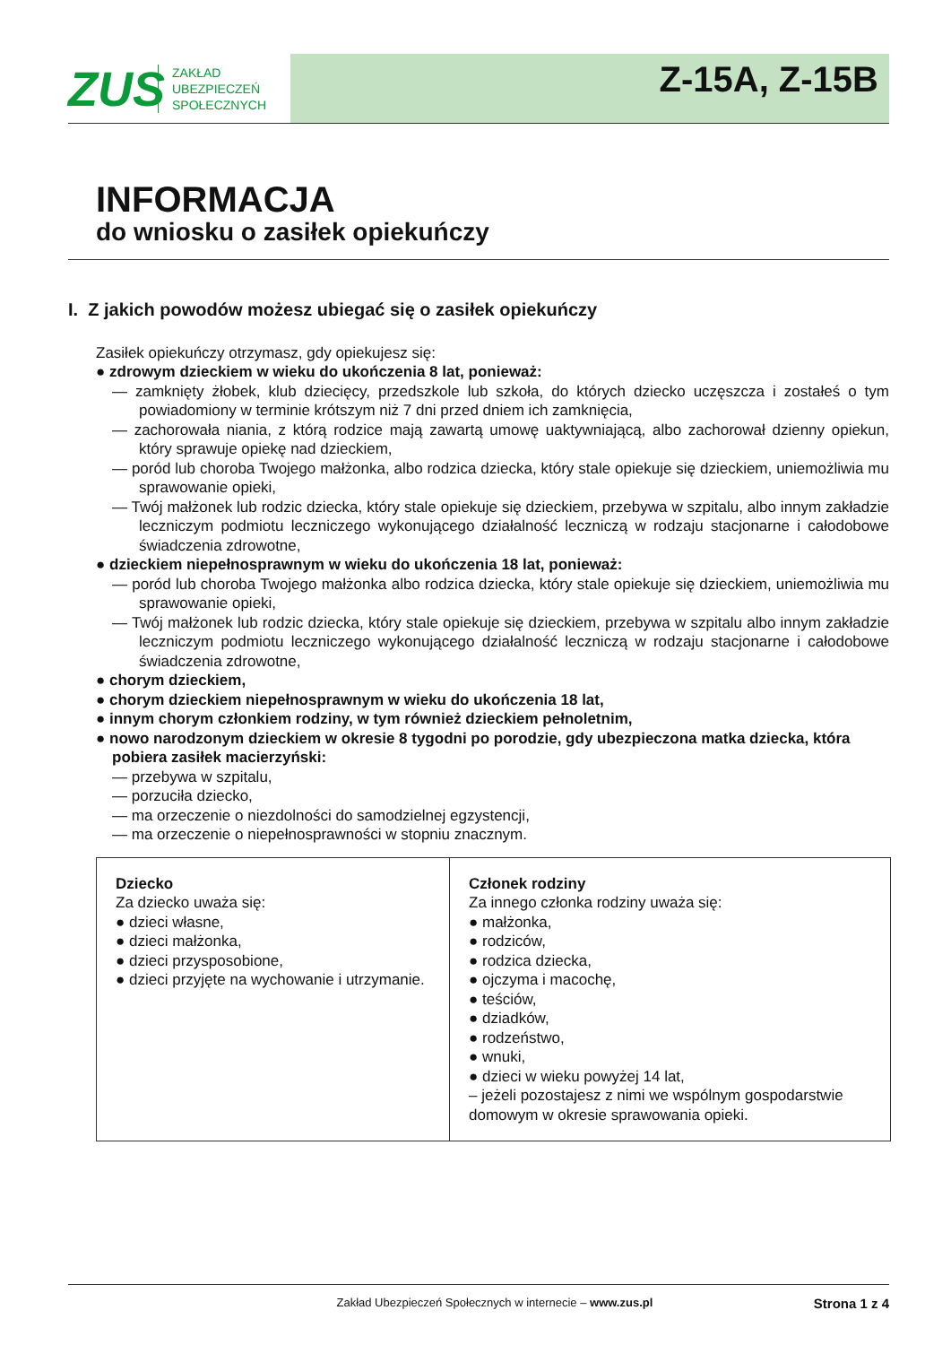ZUS
ZAKŁAD
UBEZPIECZEŃ
SPOŁECZNYCH
Z-15A, Z-15B
INFORMACJA
do wniosku o zasiłek opiekuńczy
I. Z jakich powodów możesz ubiegać się o zasiłek opiekuńczy
Zasiłek opiekuńczy otrzymasz, gdy opiekujesz się:
● zdrowym dzieckiem w wieku do ukończenia 8 lat, ponieważ:
— zamknięty żłobek, klub dziecięcy, przedszkole lub szkoła, do których dziecko uczęszcza i zostałeś o tym powiadomiony w terminie krótszym niż 7 dni przed dniem ich zamknięcia,
— zachorowała niania, z którą rodzice mają zawartą umowę uaktywniającą, albo zachorował dzienny opiekun, który sprawuje opiekę nad dzieckiem,
— poród lub choroba Twojego małżonka, albo rodzica dziecka, który stale opiekuje się dzieckiem, uniemożliwia mu sprawowanie opieki,
— Twój małżonek lub rodzic dziecka, który stale opiekuje się dzieckiem, przebywa w szpitalu, albo innym zakładzie leczniczym podmiotu leczniczego wykonującego działalność leczniczą w rodzaju stacjonarne i całodobowe świadczenia zdrowotne,
● dzieckiem niepełnosprawnym w wieku do ukończenia 18 lat, ponieważ:
— poród lub choroba Twojego małżonka albo rodzica dziecka, który stale opiekuje się dzieckiem, uniemożliwia mu sprawowanie opieki,
— Twój małżonek lub rodzic dziecka, który stale opiekuje się dzieckiem, przebywa w szpitalu albo innym zakładzie leczniczym podmiotu leczniczego wykonującego działalność leczniczą w rodzaju stacjonarne i całodobowe świadczenia zdrowotne,
● chorym dzieckiem,
● chorym dzieckiem niepełnosprawnym w wieku do ukończenia 18 lat,
● innym chorym członkiem rodziny, w tym również dzieckiem pełnoletnim,
● nowo narodzonym dzieckiem w okresie 8 tygodni po porodzie, gdy ubezpieczona matka dziecka, która pobiera zasiłek macierzyński:
— przebywa w szpitalu,
— porzuciła dziecko,
— ma orzeczenie o niezdolności do samodzielnej egzystencji,
— ma orzeczenie o niepełnosprawności w stopniu znacznym.
| Dziecko Za dziecko uważa się: ● dzieci własne, ● dzieci małżonka, ● dzieci przysposobione, ● dzieci przyjęte na wychowanie i utrzymanie. | Członek rodziny Za innego członka rodziny uważa się: ● małżonka, ● rodziców, ● rodzica dziecka, ● ojczyma i macochę, ● teściów, ● dziadków, ● rodzeństwo, ● wnuki, ● dzieci w wieku powyżej 14 lat, – jeżeli pozostajesz z nimi we wspólnym gospodarstwie domowym w okresie sprawowania opieki. |
Zakład Ubezpieczeń Społecznych w internecie – www.zus.pl Strona 1 z 4